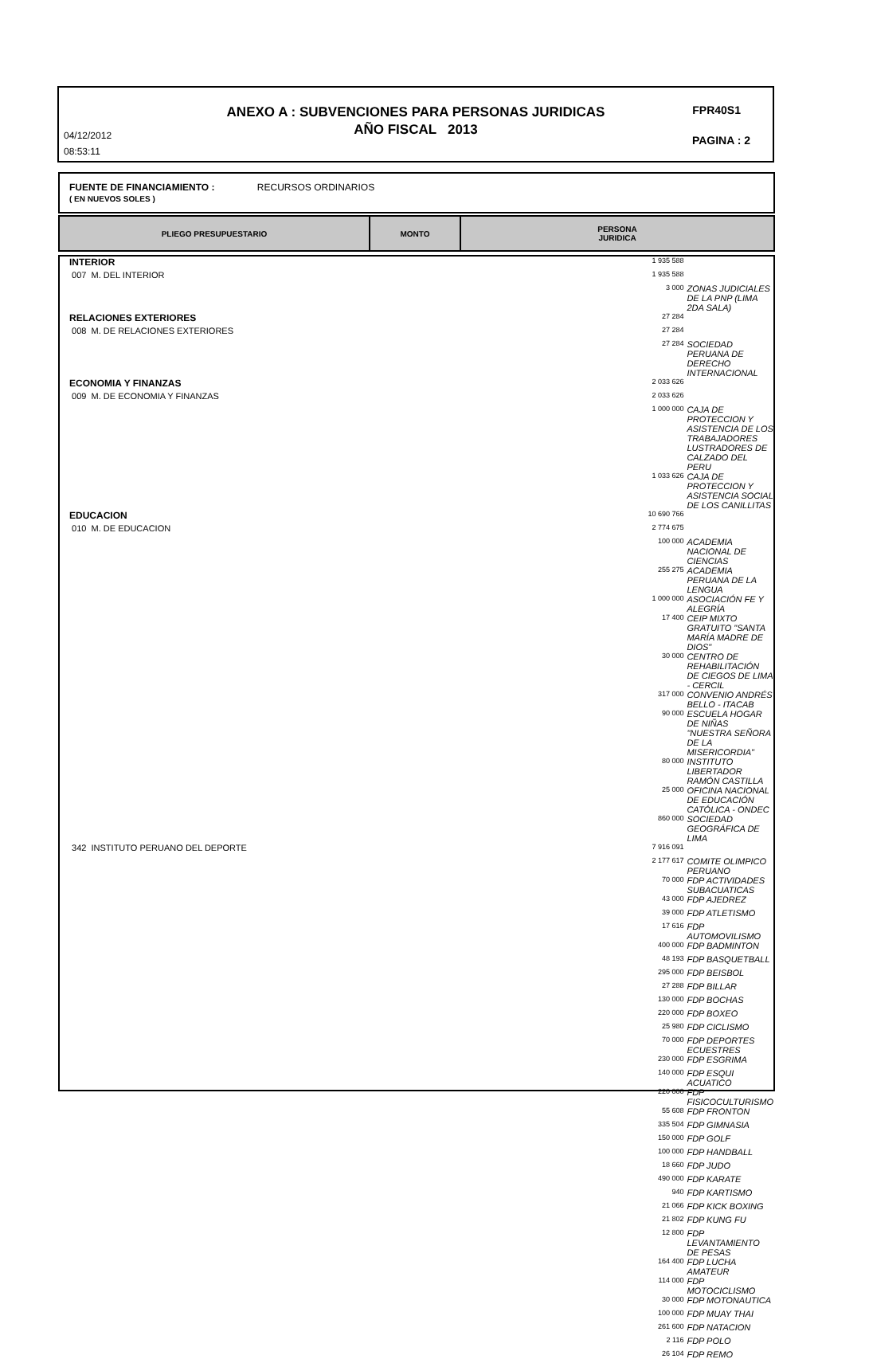ANEXO A : SUBVENCIONES PARA PERSONAS JURIDICAS
AÑO FISCAL 2013
04/12/2012
08:53:11
FPR40S1
PAGINA : 2
FUENTE DE FINANCIAMIENTO : RECURSOS ORDINARIOS
( EN NUEVOS SOLES )
| PLIEGO PRESUPUESTARIO | MONTO | PERSONA JURIDICA |
| --- | --- | --- |
| INTERIOR | 1 935 588 | |
| 007 M. DEL INTERIOR | 1 935 588 | |
| | 3 000 | ZONAS JUDICIALES DE LA PNP (LIMA 2DA SALA) |
| RELACIONES EXTERIORES | 27 284 | |
| 008 M. DE RELACIONES EXTERIORES | 27 284 | |
| | 27 284 | SOCIEDAD PERUANA DE DERECHO INTERNACIONAL |
| ECONOMIA Y FINANZAS | 2 033 626 | |
| 009 M. DE ECONOMIA Y FINANZAS | 2 033 626 | |
| | 1 000 000 | CAJA DE PROTECCION Y ASISTENCIA DE LOS TRABAJADORES LUSTRADORES DE CALZADO DEL PERU |
| | 1 033 626 | CAJA DE PROTECCION Y ASISTENCIA SOCIAL DE LOS CANILLITAS |
| EDUCACION | 10 690 766 | |
| 010 M. DE EDUCACION | 2 774 675 | |
| | 100 000 | ACADEMIA NACIONAL DE CIENCIAS |
| | 255 275 | ACADEMIA PERUANA DE LA LENGUA |
| | 1 000 000 | ASOCIACIÓN FE Y ALEGRÍA |
| | 17 400 | CEIP MIXTO GRATUITO "SANTA MARÍA MADRE DE DIOS" |
| | 30 000 | CENTRO DE REHABILITACIÓN DE CIEGOS DE LIMA - CERCIL |
| | 317 000 | CONVENIO ANDRÉS BELLO - ITACAB |
| | 90 000 | ESCUELA HOGAR DE NIÑAS "NUESTRA SEÑORA DE LA MISERICORDIA" |
| | 80 000 | INSTITUTO LIBERTADOR RAMÓN CASTILLA |
| | 25 000 | OFICINA NACIONAL DE EDUCACIÓN CATÓLICA - ONDEC |
| | 860 000 | SOCIEDAD GEOGRÁFICA DE LIMA |
| 342 INSTITUTO PERUANO DEL DEPORTE | 7 916 091 | |
| | 2 177 617 | COMITE OLIMPICO PERUANO |
| | 70 000 | FDP ACTIVIDADES SUBACUATICAS |
| | 43 000 | FDP AJEDREZ |
| | 39 000 | FDP ATLETISMO |
| | 17 616 | FDP AUTOMOVILISMO |
| | 400 000 | FDP BADMINTON |
| | 48 193 | FDP BASQUETBALL |
| | 295 000 | FDP BEISBOL |
| | 27 288 | FDP BILLAR |
| | 130 000 | FDP BOCHAS |
| | 220 000 | FDP BOXEO |
| | 25 980 | FDP CICLISMO |
| | 70 000 | FDP DEPORTES ECUESTRES |
| | 230 000 | FDP ESGRIMA |
| | 140 000 | FDP ESQUI ACUATICO |
| | 220 000 | FDP FISICOCULTURISMO |
| | 55 608 | FDP FRONTON |
| | 335 504 | FDP GIMNASIA |
| | 150 000 | FDP GOLF |
| | 100 000 | FDP HANDBALL |
| | 18 660 | FDP JUDO |
| | 490 000 | FDP KARATE |
| | 940 | FDP KARTISMO |
| | 21 066 | FDP KICK BOXING |
| | 21 802 | FDP KUNG FU |
| | 12 800 | FDP LEVANTAMIENTO DE PESAS |
| | 164 400 | FDP LUCHA AMATEUR |
| | 114 000 | FDP MOTOCICLISMO |
| | 30 000 | FDP MOTONAUTICA |
| | 100 000 | FDP MUAY THAI |
| | 261 600 | FDP NATACION |
| | 2 116 | FDP POLO |
| | 26 104 | FDP REMO |